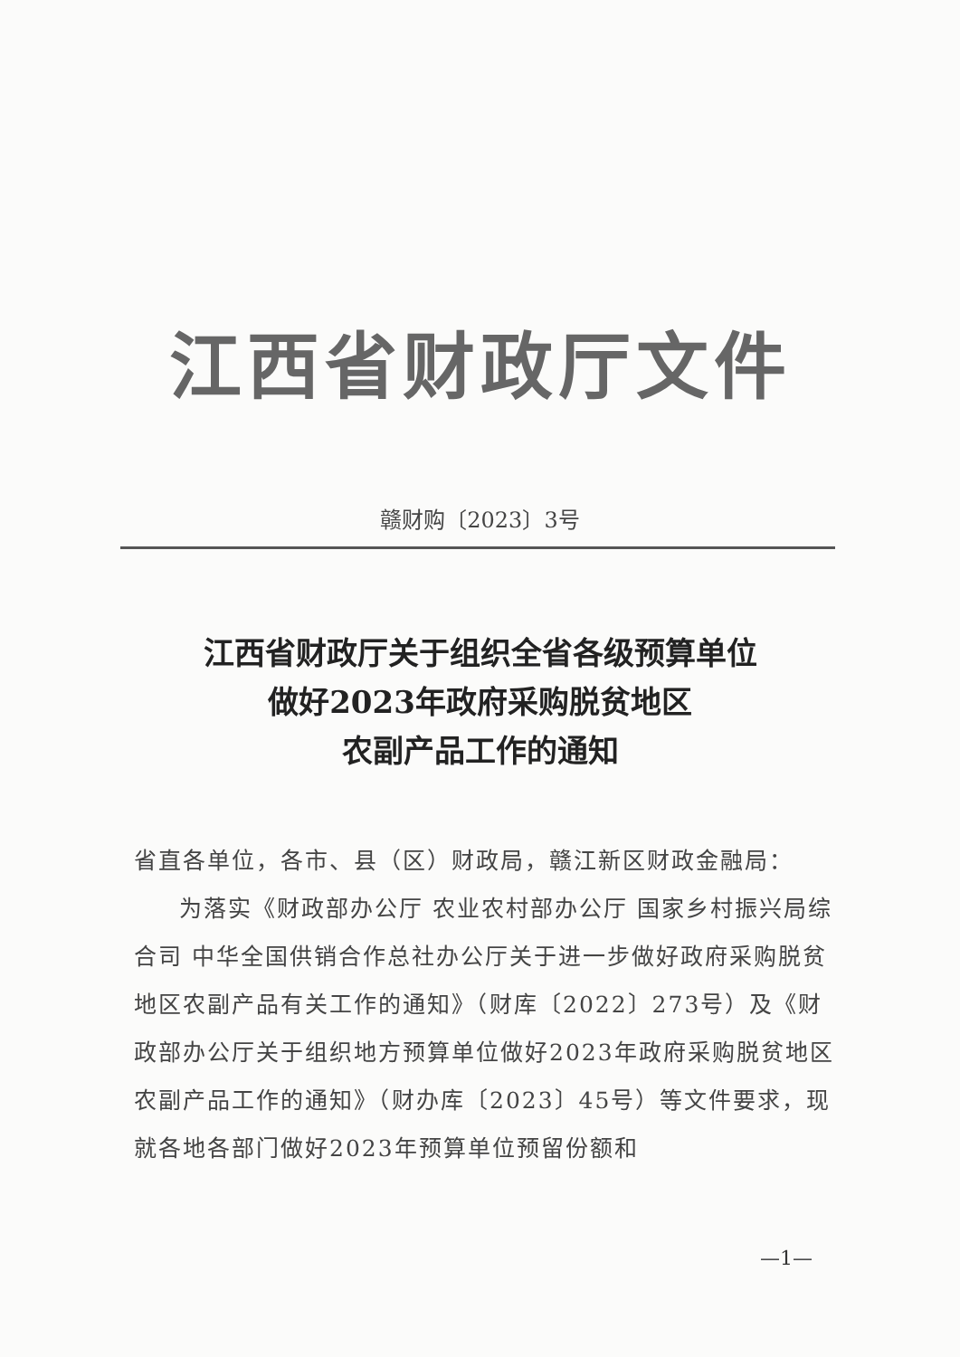江西省财政厅文件
赣财购〔2023〕3号
江西省财政厅关于组织全省各级预算单位
做好2023年政府采购脱贫地区
农副产品工作的通知
省直各单位，各市、县（区）财政局，赣江新区财政金融局：
为落实《财政部办公厅 农业农村部办公厅 国家乡村振兴局综合司 中华全国供销合作总社办公厅关于进一步做好政府采购脱贫地区农副产品有关工作的通知》（财库〔2022〕273号）及《财政部办公厅关于组织地方预算单位做好2023年政府采购脱贫地区农副产品工作的通知》（财办库〔2023〕45号）等文件要求，现就各地各部门做好2023年预算单位预留份额和
—1—